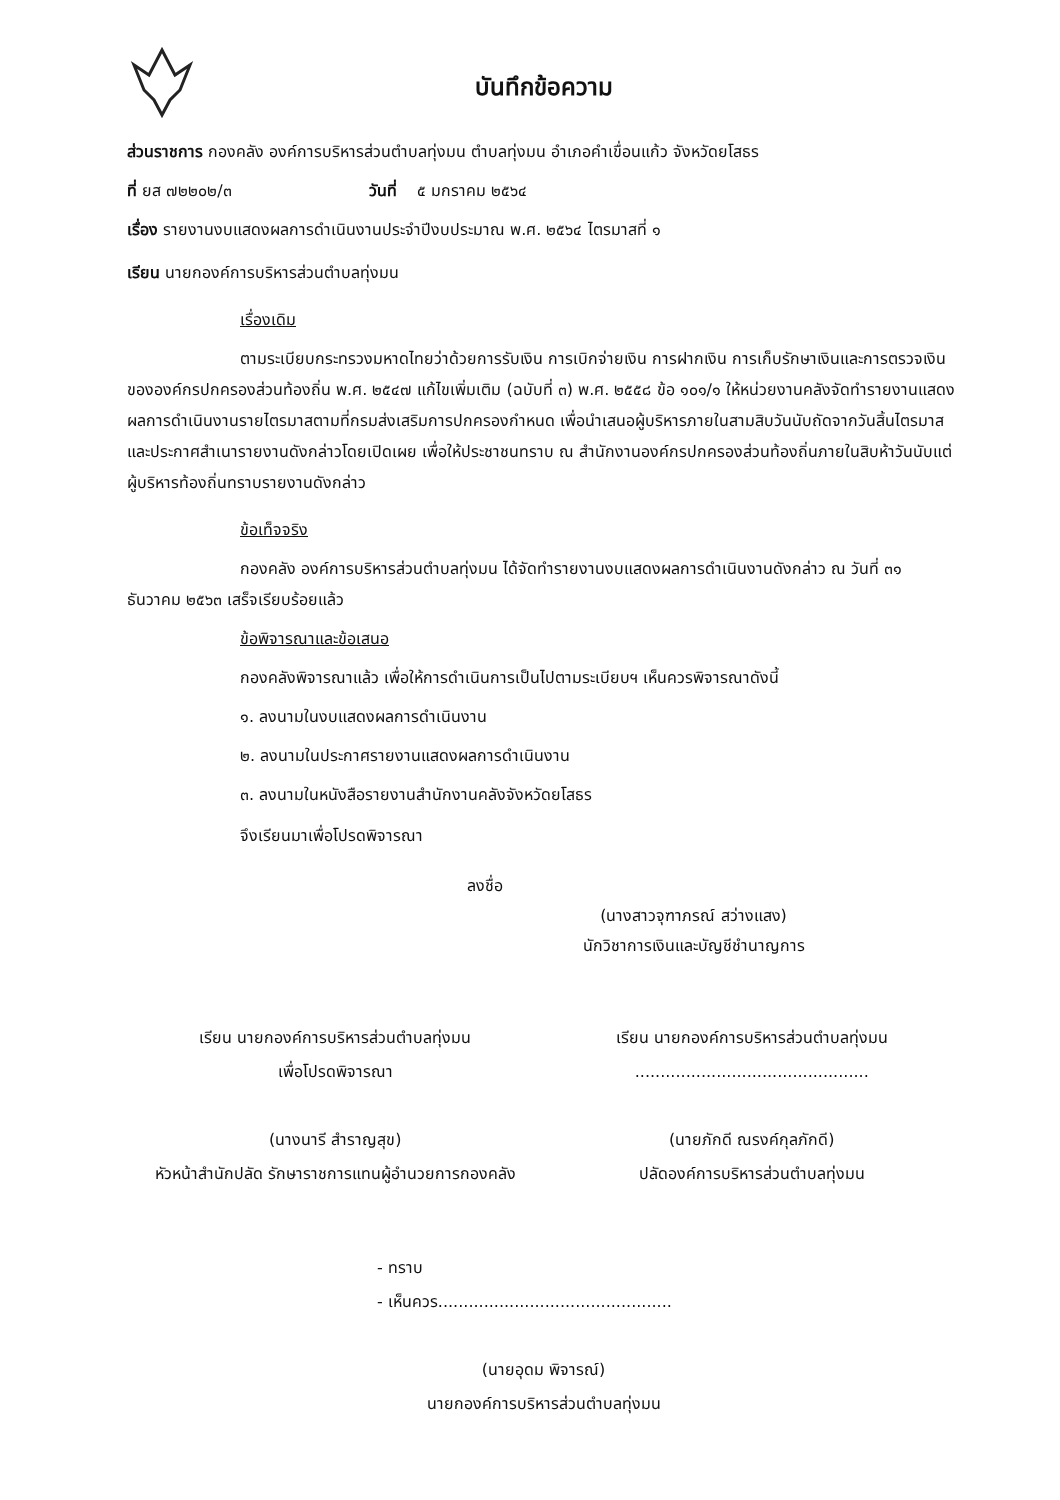บันทึกข้อความ
ส่วนราชการ กองคลัง องค์การบริหารส่วนตำบลทุ่งมน ตำบลทุ่งมน อำเภอคำเขื่อนแก้ว จังหวัดยโสธร
ที่ ยส ๗๒๒๐๒/๓ วันที่ ๕ มกราคม ๒๕๖๔
เรื่อง รายงานงบแสดงผลการดำเนินงานประจำปีงบประมาณ พ.ศ. ๒๕๖๔ ไตรมาสที่ ๑
เรียน นายกองค์การบริหารส่วนตำบลทุ่งมน
เรื่องเดิม
ตามระเบียบกระทรวงมหาดไทยว่าด้วยการรับเงิน การเบิกจ่ายเงิน การฝากเงิน การเก็บรักษาเงินและการตรวจเงินขององค์กรปกครองส่วนท้องถิ่น พ.ศ. ๒๕๔๗ แก้ไขเพิ่มเติม (ฉบับที่ ๓) พ.ศ. ๒๕๕๘ ข้อ ๑๐๑/๑ ให้หน่วยงานคลังจัดทำรายงานแสดงผลการดำเนินงานรายไตรมาสตามที่กรมส่งเสริมการปกครองกำหนด เพื่อนำเสนอผู้บริหารภายในสามสิบวันนับถัดจากวันสิ้นไตรมาส และประกาศสำเนารายงานดังกล่าวโดยเปิดเผย เพื่อให้ประชาชนทราบ ณ สำนักงานองค์กรปกครองส่วนท้องถิ่นภายในสิบห้าวันนับแต่ผู้บริหารท้องถิ่นทราบรายงานดังกล่าว
ข้อเท็จจริง
กองคลัง องค์การบริหารส่วนตำบลทุ่งมน ได้จัดทำรายงานงบแสดงผลการดำเนินงานดังกล่าว ณ วันที่ ๓๑ ธันวาคม ๒๕๖๓ เสร็จเรียบร้อยแล้ว
ข้อพิจารณาและข้อเสนอ
กองคลังพิจารณาแล้ว เพื่อให้การดำเนินการเป็นไปตามระเบียบฯ เห็นควรพิจารณาดังนี้
๑. ลงนามในงบแสดงผลการดำเนินงาน
๒. ลงนามในประกาศรายงานแสดงผลการดำเนินงาน
๓. ลงนามในหนังสือรายงานสำนักงานคลังจังหวัดยโสธร
จึงเรียนมาเพื่อโปรดพิจารณา
ลงชื่อ
(นางสาวจุฑาภรณ์ สว่างแสง)
นักวิชาการเงินและบัญชีชำนาญการ
เรียน นายกองค์การบริหารส่วนตำบลทุ่งมน
เพื่อโปรดพิจารณา
(นางนารี สำราญสุข)
หัวหน้าสำนักปลัด รักษาราชการแทนผู้อำนวยการกองคลัง
เรียน นายกองค์การบริหารส่วนตำบลทุ่งมน
..............................................
(นายภักดี ณรงค์กุลภักดี)
ปลัดองค์การบริหารส่วนตำบลทุ่งมน
- ทราบ
- เห็นควร..............................................
(นายอุดม พิจารณ์)
นายกองค์การบริหารส่วนตำบลทุ่งมน